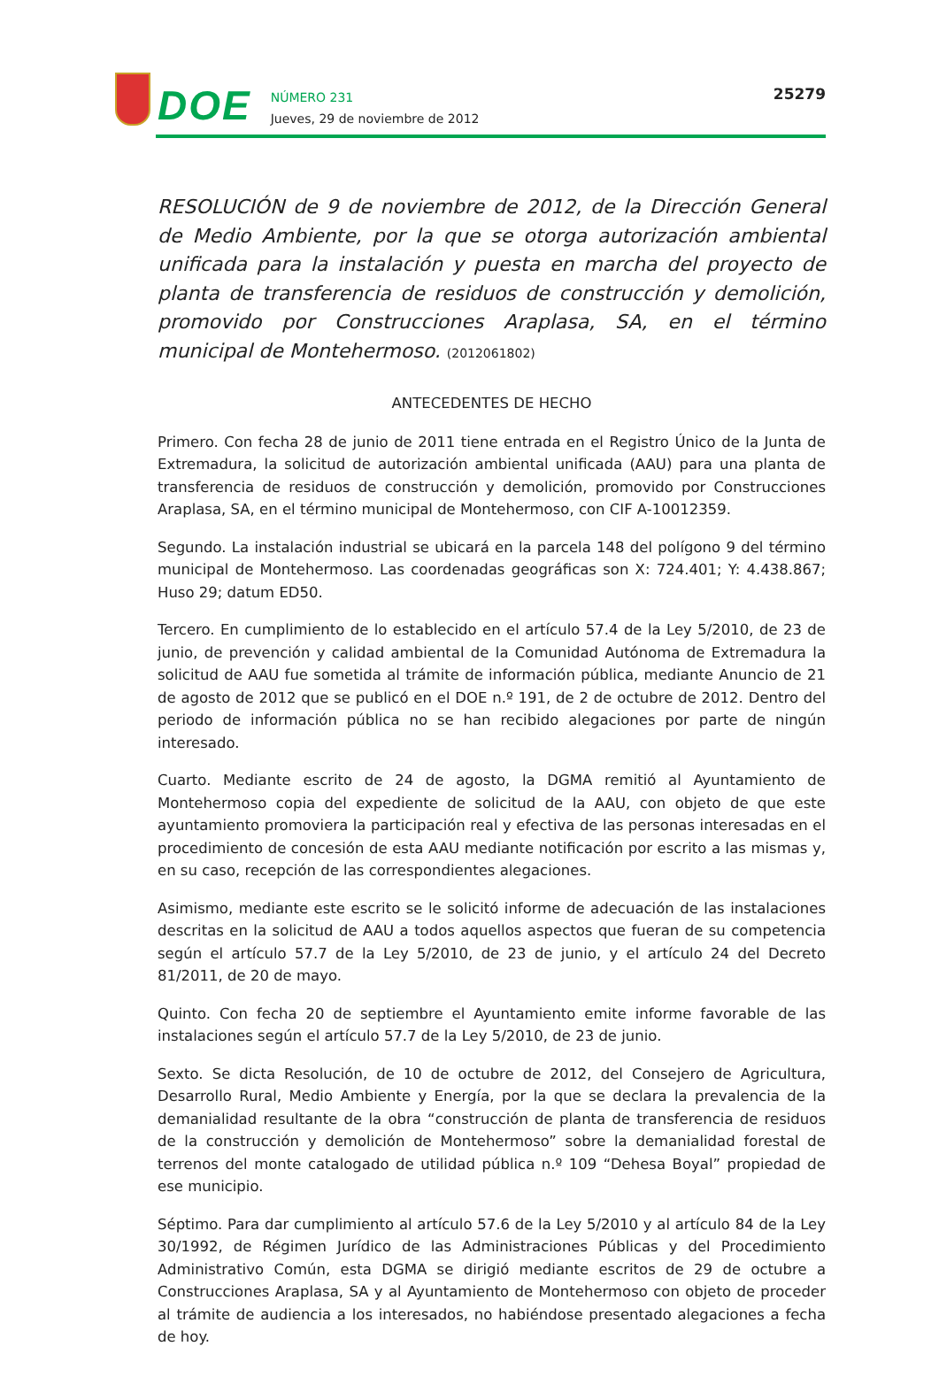DOE
NÚMERO 231
Jueves, 29 de noviembre de 2012
25279
RESOLUCIÓN de 9 de noviembre de 2012, de la Dirección General de Medio Ambiente, por la que se otorga autorización ambiental unificada para la instalación y puesta en marcha del proyecto de planta de transferencia de residuos de construcción y demolición, promovido por Construcciones Araplasa, SA, en el término municipal de Montehermoso. (2012061802)
ANTECEDENTES DE HECHO
Primero. Con fecha 28 de junio de 2011 tiene entrada en el Registro Único de la Junta de Extremadura, la solicitud de autorización ambiental unificada (AAU) para una planta de transferencia de residuos de construcción y demolición, promovido por Construcciones Araplasa, SA, en el término municipal de Montehermoso, con CIF A-10012359.
Segundo. La instalación industrial se ubicará en la parcela 148 del polígono 9 del término municipal de Montehermoso. Las coordenadas geográficas son X: 724.401; Y: 4.438.867; Huso 29; datum ED50.
Tercero. En cumplimiento de lo establecido en el artículo 57.4 de la Ley 5/2010, de 23 de junio, de prevención y calidad ambiental de la Comunidad Autónoma de Extremadura la solicitud de AAU fue sometida al trámite de información pública, mediante Anuncio de 21 de agosto de 2012 que se publicó en el DOE n.º 191, de 2 de octubre de 2012. Dentro del periodo de información pública no se han recibido alegaciones por parte de ningún interesado.
Cuarto. Mediante escrito de 24 de agosto, la DGMA remitió al Ayuntamiento de Montehermoso copia del expediente de solicitud de la AAU, con objeto de que este ayuntamiento promoviera la participación real y efectiva de las personas interesadas en el procedimiento de concesión de esta AAU mediante notificación por escrito a las mismas y, en su caso, recepción de las correspondientes alegaciones.
Asimismo, mediante este escrito se le solicitó informe de adecuación de las instalaciones descritas en la solicitud de AAU a todos aquellos aspectos que fueran de su competencia según el artículo 57.7 de la Ley 5/2010, de 23 de junio, y el artículo 24 del Decreto 81/2011, de 20 de mayo.
Quinto. Con fecha 20 de septiembre el Ayuntamiento emite informe favorable de las instalaciones según el artículo 57.7 de la Ley 5/2010, de 23 de junio.
Sexto. Se dicta Resolución, de 10 de octubre de 2012, del Consejero de Agricultura, Desarrollo Rural, Medio Ambiente y Energía, por la que se declara la prevalencia de la demanialidad resultante de la obra “construcción de planta de transferencia de residuos de la construcción y demolición de Montehermoso” sobre la demanialidad forestal de terrenos del monte catalogado de utilidad pública n.º 109 “Dehesa Boyal” propiedad de ese municipio.
Séptimo. Para dar cumplimiento al artículo 57.6 de la Ley 5/2010 y al artículo 84 de la Ley 30/1992, de Régimen Jurídico de las Administraciones Públicas y del Procedimiento Administrativo Común, esta DGMA se dirigió mediante escritos de 29 de octubre a Construcciones Araplasa, SA y al Ayuntamiento de Montehermoso con objeto de proceder al trámite de audiencia a los interesados, no habiéndose presentado alegaciones a fecha de hoy.